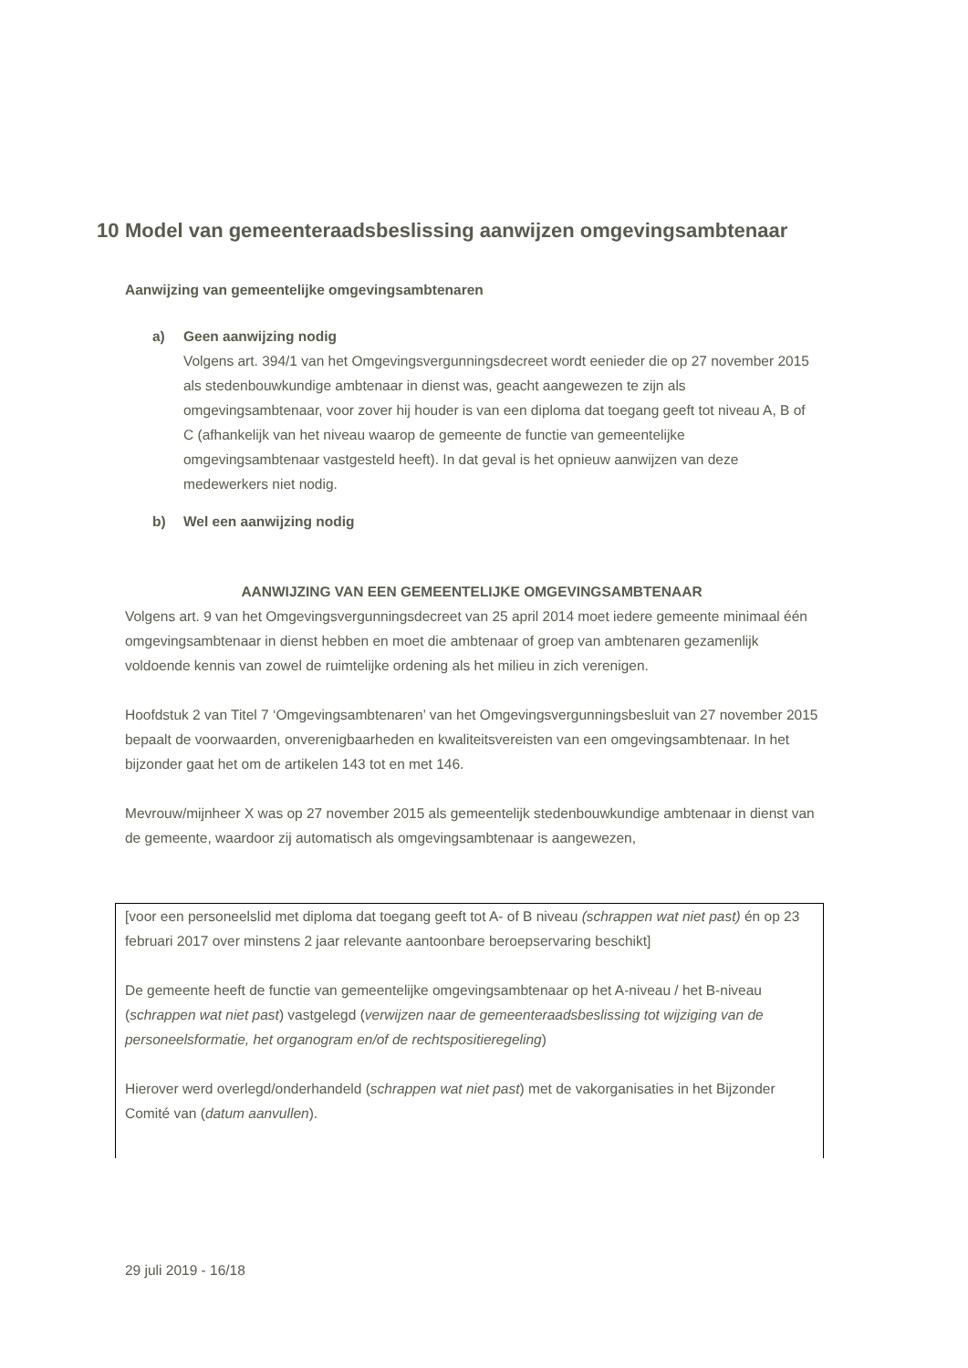10 Model van gemeenteraadsbeslissing aanwijzen omgevingsambtenaar
Aanwijzing van gemeentelijke omgevingsambtenaren
a) Geen aanwijzing nodig
Volgens art. 394/1 van het Omgevingsvergunningsdecreet wordt eenieder die op 27 november 2015 als stedenbouwkundige ambtenaar in dienst was, geacht aangewezen te zijn als omgevingsambtenaar, voor zover hij houder is van een diploma dat toegang geeft tot niveau A, B of C (afhankelijk van het niveau waarop de gemeente de functie van gemeentelijke omgevingsambtenaar vastgesteld heeft). In dat geval is het opnieuw aanwijzen van deze medewerkers niet nodig.
b) Wel een aanwijzing nodig
AANWIJZING VAN EEN GEMEENTELIJKE OMGEVINGSAMBTENAAR
Volgens art. 9 van het Omgevingsvergunningsdecreet van 25 april 2014 moet iedere gemeente minimaal één omgevingsambtenaar in dienst hebben en moet die ambtenaar of groep van ambtenaren gezamenlijk voldoende kennis van zowel de ruimtelijke ordening als het milieu in zich verenigen.
Hoofdstuk 2 van Titel 7 ‘Omgevingsambtenaren’ van het Omgevingsvergunningsbesluit van 27 november 2015 bepaalt de voorwaarden, onverenigbaarheden en kwaliteitsvereisten van een omgevingsambtenaar. In het bijzonder gaat het om de artikelen 143 tot en met 146.
Mevrouw/mijnheer X was op 27 november 2015 als gemeentelijk stedenbouwkundige ambtenaar in dienst van de gemeente, waardoor zij automatisch als omgevingsambtenaar is aangewezen,
[voor een personeelslid met diploma dat toegang geeft tot A- of B niveau (schrappen wat niet past) én op 23 februari 2017 over minstens 2 jaar relevante aantoonbare beroepservaring beschikt]
De gemeente heeft de functie van gemeentelijke omgevingsambtenaar op het A-niveau / het B-niveau (schrappen wat niet past) vastgelegd (verwijzen naar de gemeenteraadsbeslissing tot wijziging van de personeelsformatie, het organogram en/of de rechtspositieregeling)
Hierover werd overlegd/onderhandeld (schrappen wat niet past) met de vakorganisaties in het Bijzonder Comité van (datum aanvullen).
29 juli 2019 - 16/18